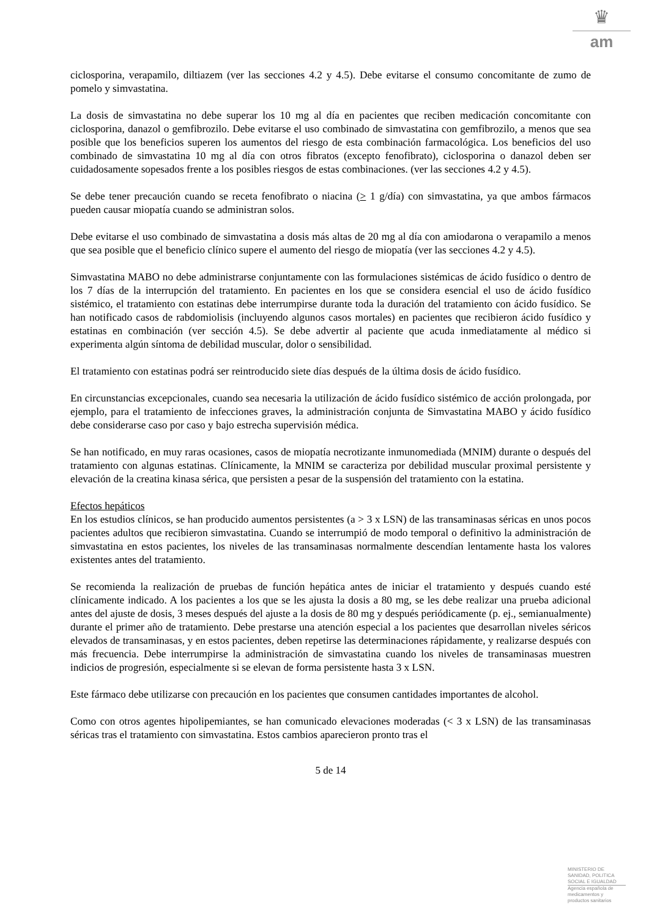♛
am
ciclosporina, verapamilo, diltiazem (ver las secciones 4.2 y 4.5). Debe evitarse el consumo concomitante de zumo de pomelo y simvastatina.
La dosis de simvastatina no debe superar los 10 mg al día en pacientes que reciben medicación concomitante con ciclosporina, danazol o gemfibrozilo. Debe evitarse el uso combinado de simvastatina con gemfibrozilo, a menos que sea posible que los beneficios superen los aumentos del riesgo de esta combinación farmacológica. Los beneficios del uso combinado de simvastatina 10 mg al día con otros fibratos (excepto fenofibrato), ciclosporina o danazol deben ser cuidadosamente sopesados frente a los posibles riesgos de estas combinaciones. (ver las secciones 4.2 y 4.5).
Se debe tener precaución cuando se receta fenofibrato o niacina (> 1 g/día) con simvastatina, ya que ambos fármacos pueden causar miopatía cuando se administran solos.
Debe evitarse el uso combinado de simvastatina a dosis más altas de 20 mg al día con amiodarona o verapamilo a menos que sea posible que el beneficio clínico supere el aumento del riesgo de miopatía (ver las secciones 4.2 y 4.5).
Simvastatina MABO no debe administrarse conjuntamente con las formulaciones sistémicas de ácido fusídico o dentro de los 7 días de la interrupción del tratamiento. En pacientes en los que se considera esencial el uso de ácido fusídico sistémico, el tratamiento con estatinas debe interrumpirse durante toda la duración del tratamiento con ácido fusídico. Se han notificado casos de rabdomiolisis (incluyendo algunos casos mortales) en pacientes que recibieron ácido fusídico y estatinas en combinación (ver sección 4.5). Se debe advertir al paciente que acuda inmediatamente al médico si experimenta algún síntoma de debilidad muscular, dolor o sensibilidad.
El tratamiento con estatinas podrá ser reintroducido siete días después de la última dosis de ácido fusídico.
En circunstancias excepcionales, cuando sea necesaria la utilización de ácido fusídico sistémico de acción prolongada, por ejemplo, para el tratamiento de infecciones graves, la administración conjunta de Simvastatina MABO y ácido fusídico debe considerarse caso por caso y bajo estrecha supervisión médica.
Se han notificado, en muy raras ocasiones, casos de miopatía necrotizante inmunomediada (MNIM) durante o después del tratamiento con algunas estatinas. Clínicamente, la MNIM se caracteriza por debilidad muscular proximal persistente y elevación de la creatina kinasa sérica, que persisten a pesar de la suspensión del tratamiento con la estatina.
Efectos hepáticos
En los estudios clínicos, se han producido aumentos persistentes (a > 3 x LSN) de las transaminasas séricas en unos pocos pacientes adultos que recibieron simvastatina. Cuando se interrumpió de modo temporal o definitivo la administración de simvastatina en estos pacientes, los niveles de las transaminasas normalmente descendían lentamente hasta los valores existentes antes del tratamiento.
Se recomienda la realización de pruebas de función hepática antes de iniciar el tratamiento y después cuando esté clínicamente indicado. A los pacientes a los que se les ajusta la dosis a 80 mg, se les debe realizar una prueba adicional antes del ajuste de dosis, 3 meses después del ajuste a la dosis de 80 mg y después periódicamente (p. ej., semianualmente) durante el primer año de tratamiento. Debe prestarse una atención especial a los pacientes que desarrollan niveles séricos elevados de transaminasas, y en estos pacientes, deben repetirse las determinaciones rápidamente, y realizarse después con más frecuencia. Debe interrumpirse la administración de simvastatina cuando los niveles de transaminasas muestren indicios de progresión, especialmente si se elevan de forma persistente hasta 3 x LSN.
Este fármaco debe utilizarse con precaución en los pacientes que consumen cantidades importantes de alcohol.
Como con otros agentes hipolipemiantes, se han comunicado elevaciones moderadas (< 3 x LSN) de las transaminasas séricas tras el tratamiento con simvastatina. Estos cambios aparecieron pronto tras el
5 de 14
MINISTERIO DE
SANIDAD, POLITICA
SOCIAL E IGUALDAD
Agencia española de
medicamentos y
productos sanitarios